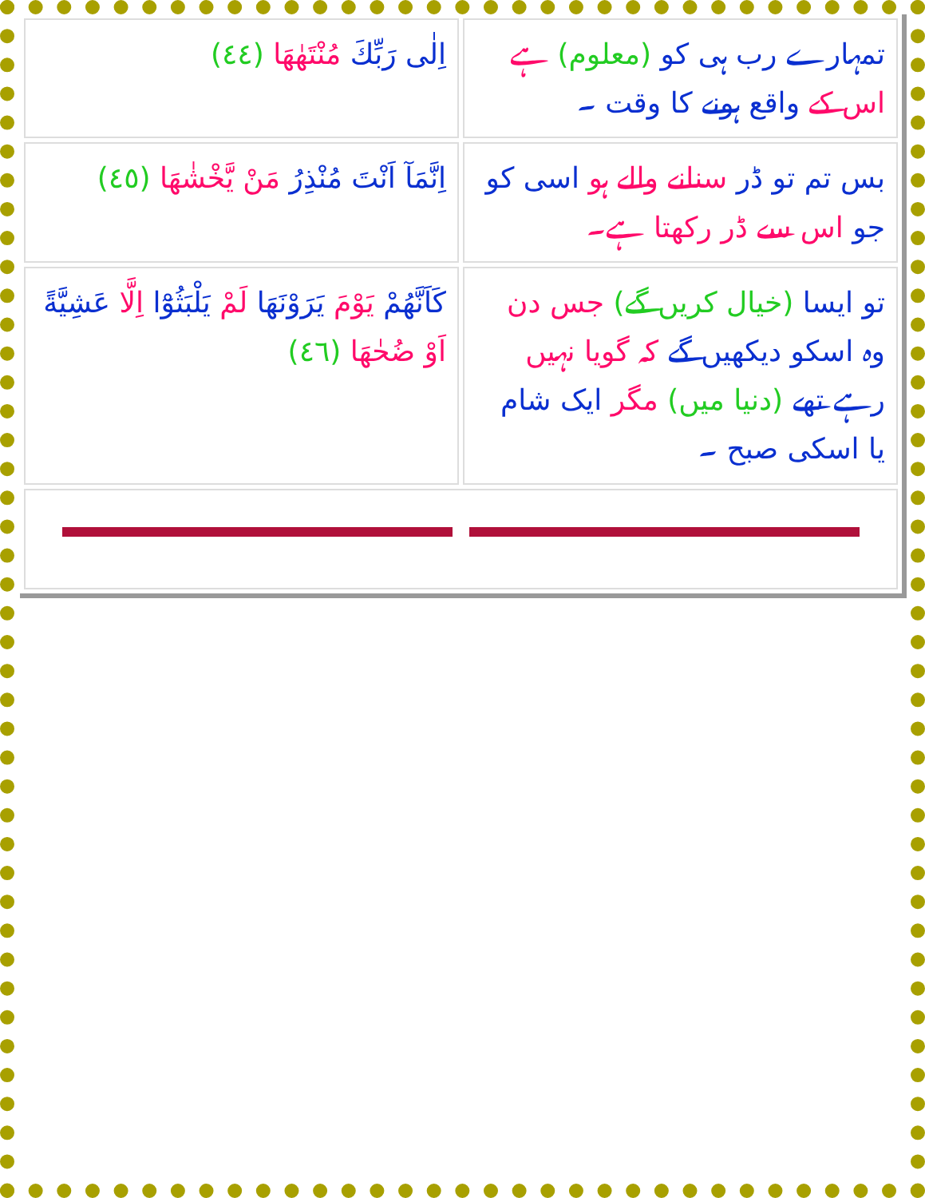| اِلٰى رَبِّكَ مُنْتَهٰهَا (٤٤) | تمہارے رب ہی کو (معلوم) ہے اس کے واقع ہونے کا وقت ۔ |
| اِنَّمَآ اَنْتَ مُنْذِرُ مَنْ يَّخْشٰهَا (٤٥) | بس تم تو ڈر سنانے والے ہو اسی کو جو اس سے ڈر رکھتا ہے۔ |
| كَاَنَّهُمْ يَوْمَ يَرَوْنَهَا لَمْ يَلْبَثُوْٓا اِلَّا عَشِيَّةً اَوْ ضُحٰهَا (٤٦) | تو ایسا (خیال کریں گے) جس دن وہ اسکو دیکھیں گے کہ گویا نہیں رہے تھے (دنیا میں) مگر ایک شام یا اسکی صبح ۔ |